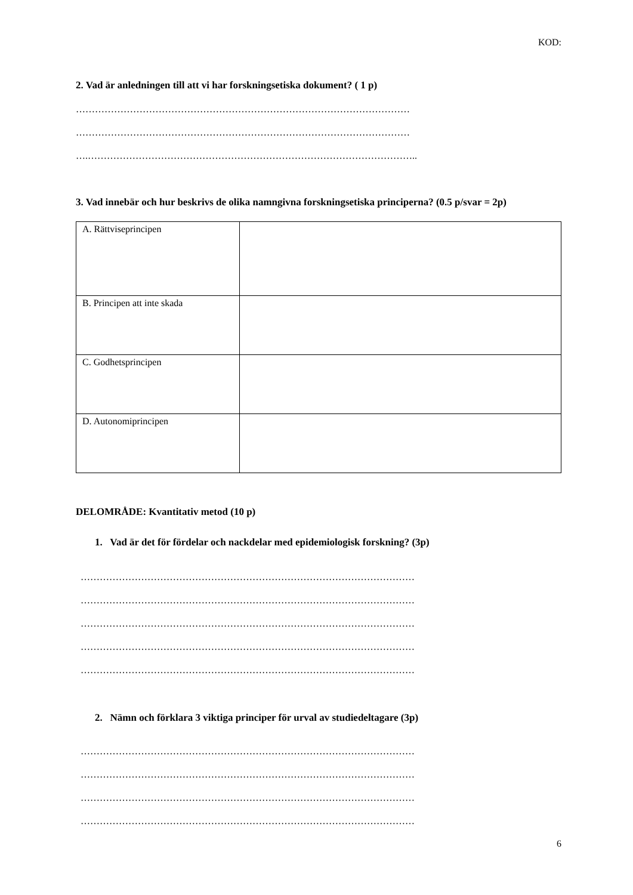KOD:
2. Vad är anledningen till att vi har forskningsetiska dokument? ( 1 p)
……………………………………………………………………………………………
……………………………………………………………………………………………
….…………………………………………………………………………………………..
3. Vad innebär och hur beskrivs de olika namngivna forskningsetiska principerna? (0.5 p/svar = 2p)
| A. Rättviseprincipen | |
| B. Principen att inte skada | |
| C. Godhetsprincipen | |
| D. Autonomiprincipen | |
DELOMRÅDE: Kvantitativ metod (10 p)
1. Vad är det för fördelar och nackdelar med epidemiologisk forskning? (3p)
……………………………………………………………………………………………
……………………………………………………………………………………………
……………………………………………………………………………………………
……………………………………………………………………………………………
……………………………………………………………………………………………
2. Nämn och förklara 3 viktiga principer för urval av studiedeltagare (3p)
……………………………………………………………………………………………
……………………………………………………………………………………………
……………………………………………………………………………………………
……………………………………………………………………………………………
6